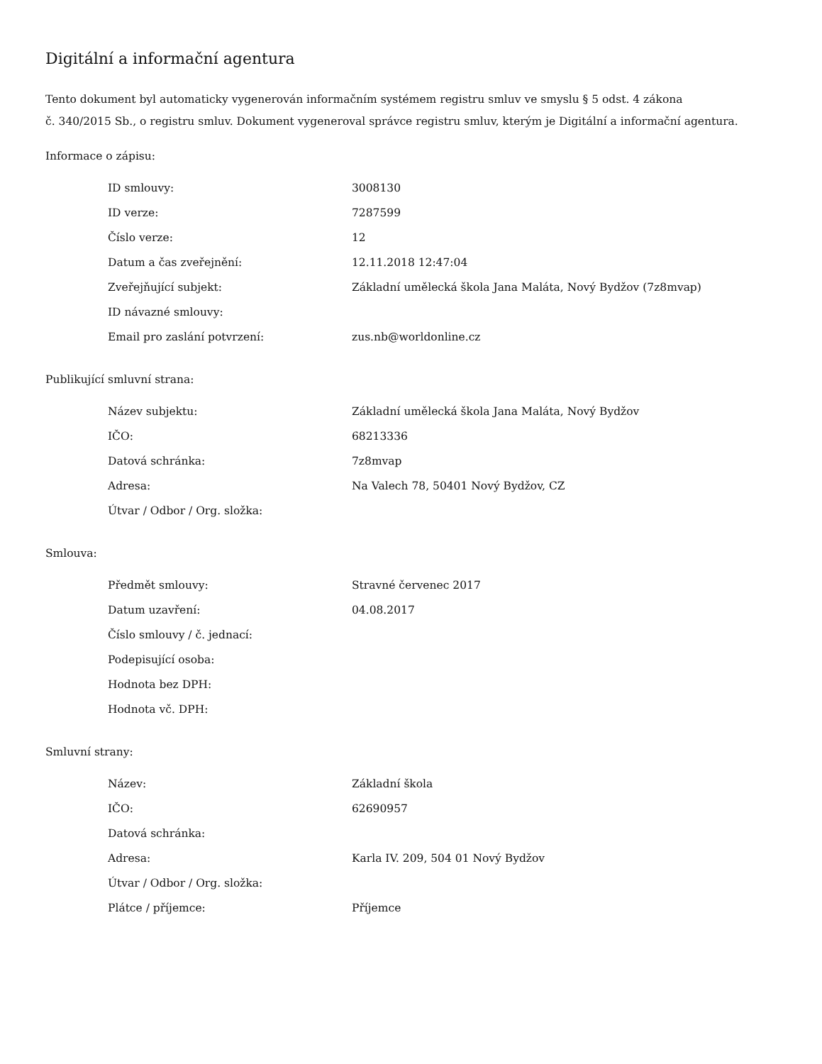Digitální a informační agentura
Tento dokument byl automaticky vygenerován informačním systémem registru smluv ve smyslu § 5 odst. 4 zákona
č. 340/2015 Sb., o registru smluv. Dokument vygeneroval správce registru smluv, kterým je Digitální a informační agentura.
Informace o zápisu:
| ID smlouvy: | 3008130 |
| ID verze: | 7287599 |
| Číslo verze: | 12 |
| Datum a čas zveřejnění: | 12.11.2018 12:47:04 |
| Zveřejňující subjekt: | Základní umělecká škola Jana Maláta, Nový Bydžov (7z8mvap) |
| ID návazné smlouvy: | |
| Email pro zaslání potvrzení: | zus.nb@worldonline.cz |
Publikující smluvní strana:
| Název subjektu: | Základní umělecká škola Jana Maláta, Nový Bydžov |
| IČO: | 68213336 |
| Datová schránka: | 7z8mvap |
| Adresa: | Na Valech 78, 50401 Nový Bydžov, CZ |
| Útvar / Odbor / Org. složka: | |
Smlouva:
| Předmět smlouvy: | Stravné červenec 2017 |
| Datum uzavření: | 04.08.2017 |
| Číslo smlouvy / č. jednací: | |
| Podepisující osoba: | |
| Hodnota bez DPH: | |
| Hodnota vč. DPH: | |
Smluvní strany:
| Název: | Základní škola |
| IČO: | 62690957 |
| Datová schránka: | |
| Adresa: | Karla IV. 209, 504 01 Nový Bydžov |
| Útvar / Odbor / Org. složka: | |
| Plátce / příjemce: | Příjemce |